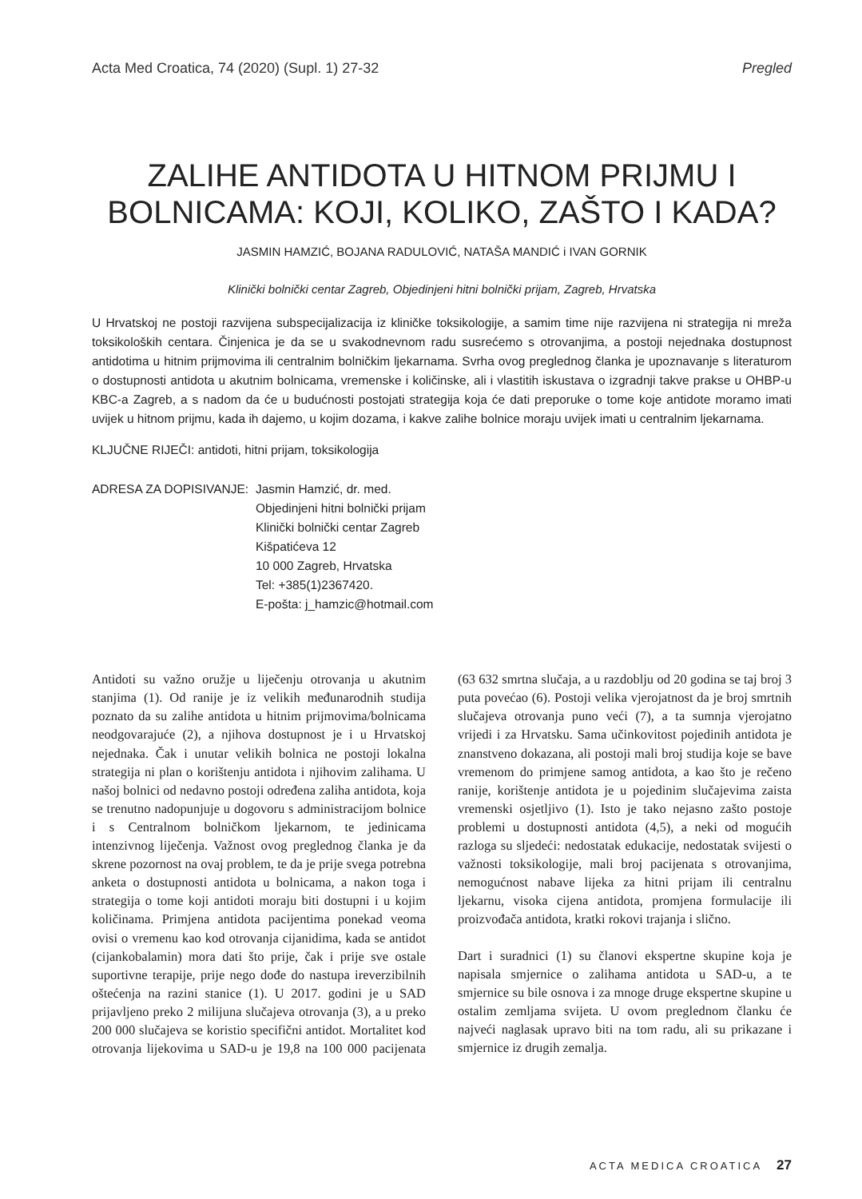Acta Med Croatica, 74 (2020) (Supl. 1) 27-32 Pregled
ZALIHE ANTIDOTA U HITNOM PRIJMU I
BOLNICAMA: KOJI, KOLIKO, ZAŠTO I KADA?
JASMIN HAMZIĆ, BOJANA RADULOVIĆ, NATAŠA MANDIĆ i IVAN GORNIK
Klinički bolnički centar Zagreb, Objedinjeni hitni bolnički prijam, Zagreb, Hrvatska
U Hrvatskoj ne postoji razvijena subspecijalizacija iz kliničke toksikologije, a samim time nije razvijena ni strategija ni mreža toksikoloških centara. Činjenica je da se u svakodnevnom radu susrećemo s otrovanjima, a postoji nejednaka dostupnost antidotima u hitnim prijmovima ili centralnim bolničkim ljekarnama. Svrha ovog preglednog članka je upoznavanje s literaturom o dostupnosti antidota u akutnim bolnicama, vremenske i količinske, ali i vlastitih iskustava o izgradnji takve prakse u OHBP-u KBC-a Zagreb, a s nadom da će u budućnosti postojati strategija koja će dati preporuke o tome koje antidote moramo imati uvijek u hitnom prijmu, kada ih dajemo, u kojim dozama, i kakve zalihe bolnice moraju uvijek imati u centralnim ljekarnama.
KLJUČNE RIJEČI: antidoti, hitni prijam, toksikologija
ADRESA ZA DOPISIVANJE: Jasmin Hamzić, dr. med.
Objedinjeni hitni bolnički prijam
Klinički bolnički centar Zagreb
Kišpatićeva 12
10 000 Zagreb, Hrvatska
Tel: +385(1)2367420.
E-pošta: j_hamzic@hotmail.com
Antidoti su važno oružje u liječenju otrovanja u akutnim stanjima (1). Od ranije je iz velikih međunarodnih studija poznato da su zalihe antidota u hitnim prijmovima/bolnicama neodgovarajuće (2), a njihova dostupnost je i u Hrvatskoj nejednaka. Čak i unutar velikih bolnica ne postoji lokalna strategija ni plan o korištenju antidota i njihovim zalihama. U našoj bolnici od nedavno postoji određena zaliha antidota, koja se trenutno nadopunjuje u dogovoru s administracijom bolnice i s Centralnom bolničkom ljekarnom, te jedinicama intenzivnog liječenja. Važnost ovog preglednog članka je da skrene pozornost na ovaj problem, te da je prije svega potrebna anketa o dostupnosti antidota u bolnicama, a nakon toga i strategija o tome koji antidoti moraju biti dostupni i u kojim količinama. Primjena antidota pacijentima ponekad veoma ovisi o vremenu kao kod otrovanja cijanidima, kada se antidot (cijankobalamin) mora dati što prije, čak i prije sve ostale suportivne terapije, prije nego dođe do nastupa ireverzibilnih oštećenja na razini stanice (1). U 2017. godini je u SAD prijavljeno preko 2 milijuna slučajeva otrovanja (3), a u preko 200 000 slučajeva se koristio specifični antidot. Mortalitet kod otrovanja lijekovima u SAD-u je 19,8 na 100 000 pacijenata (63 632 smrtna slučaja, a u razdoblju od 20 godina se taj broj 3 puta povećao (6). Postoji velika vjerojatnost da je broj smrtnih slučajeva otrovanja puno veći (7), a ta sumnja vjerojatno vrijedi i za Hrvatsku. Sama učinkovitost pojedinih antidota je znanstveno dokazana, ali postoji mali broj studija koje se bave vremenom do primjene samog antidota, a kao što je rečeno ranije, korištenje antidota je u pojedinim slučajevima zaista vremenski osjetljivo (1). Isto je tako nejasno zašto postoje problemi u dostupnosti antidota (4,5), a neki od mogućih razloga su sljedeći: nedostatak edukacije, nedostatak svijesti o važnosti toksikologije, mali broj pacijenata s otrovanjima, nemogućnost nabave lijeka za hitni prijam ili centralnu ljekarnu, visoka cijena antidota, promjena formulacije ili proizvođača antidota, kratki rokovi trajanja i slično.
Dart i suradnici (1) su članovi ekspertne skupine koja je napisala smjernice o zalihama antidota u SAD-u, a te smjernice su bile osnova i za mnoge druge ekspertne skupine u ostalim zemljama svijeta. U ovom preglednom članku će najveći naglasak upravo biti na tom radu, ali su prikazane i smjernice iz drugih zemalja.
ACTA MEDICA CROATICA 27